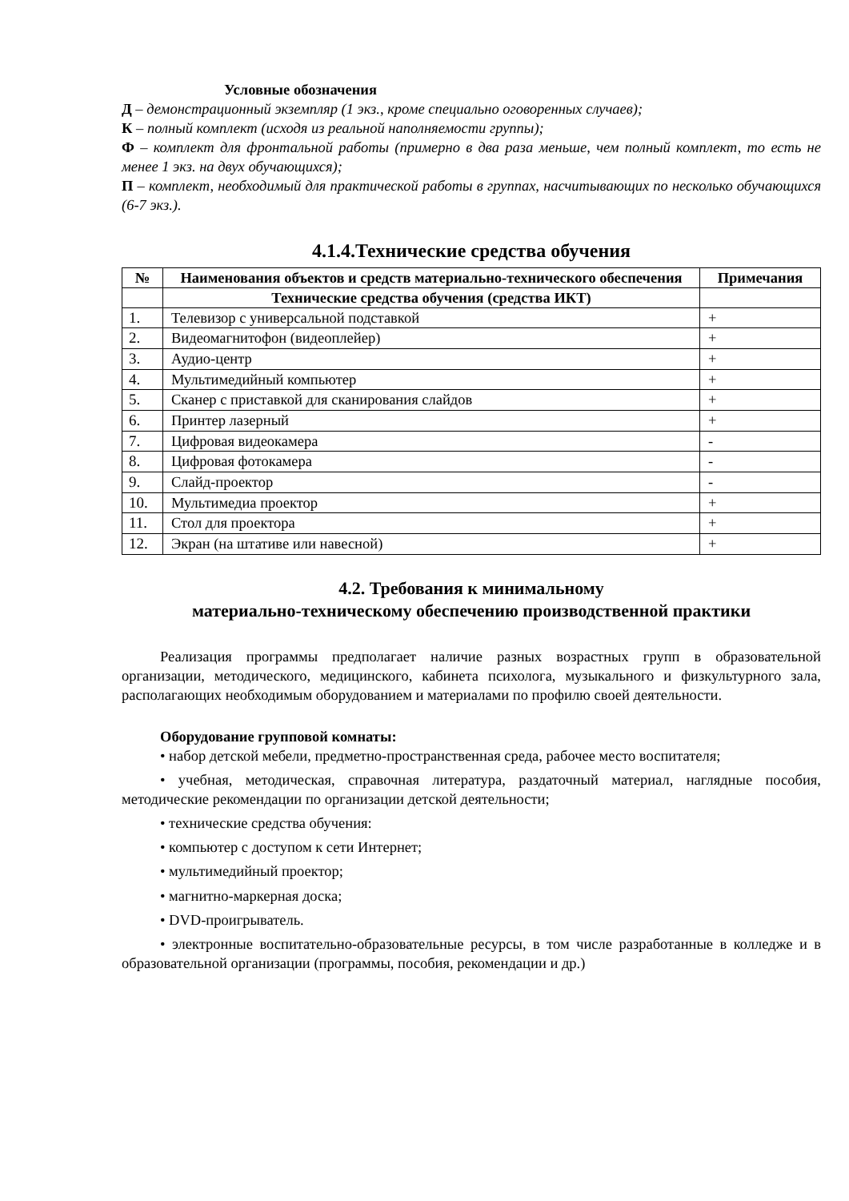Условные обозначения
Д – демонстрационный экземпляр (1 экз., кроме специально оговоренных случаев);
К – полный комплект (исходя из реальной наполняемости группы);
Ф – комплект для фронтальной работы (примерно в два раза меньше, чем полный комплект, то есть не менее 1 экз. на двух обучающихся);
П – комплект, необходимый для практической работы в группах, насчитывающих по несколько обучающихся (6-7 экз.).
4.1.4.Технические средства обучения
| № | Наименования объектов и средств материально-технического обеспечения | Примечания |
| --- | --- | --- |
| | Технические средства обучения (средства ИКТ) | |
| 1. | Телевизор с универсальной подставкой | + |
| 2. | Видеомагнитофон (видеоплейер) | + |
| 3. | Аудио-центр | + |
| 4. | Мультимедийный компьютер | + |
| 5. | Сканер с приставкой для сканирования слайдов | + |
| 6. | Принтер лазерный | + |
| 7. | Цифровая видеокамера | - |
| 8. | Цифровая фотокамера | - |
| 9. | Слайд-проектор | - |
| 10. | Мультимедиа проектор | + |
| 11. | Стол для проектора | + |
| 12. | Экран (на штативе или навесной) | + |
4.2. Требования к минимальному
материально-техническому обеспечению производственной практики
Реализация программы предполагает наличие разных возрастных групп в образовательной организации, методического, медицинского, кабинета психолога, музыкального и физкультурного зала, располагающих необходимым оборудованием и материалами по профилю своей деятельности.
Оборудование групповой комнаты:
• набор детской мебели, предметно-пространственная среда, рабочее место воспитателя;
• учебная, методическая, справочная литература, раздаточный материал, наглядные пособия, методические рекомендации по организации детской деятельности;
• технические средства обучения:
• компьютер с доступом к сети Интернет;
• мультимедийный проектор;
• магнитно-маркерная доска;
• DVD-проигрыватель.
• электронные воспитательно-образовательные ресурсы, в том числе разработанные в колледже и в образовательной организации (программы, пособия, рекомендации и др.)